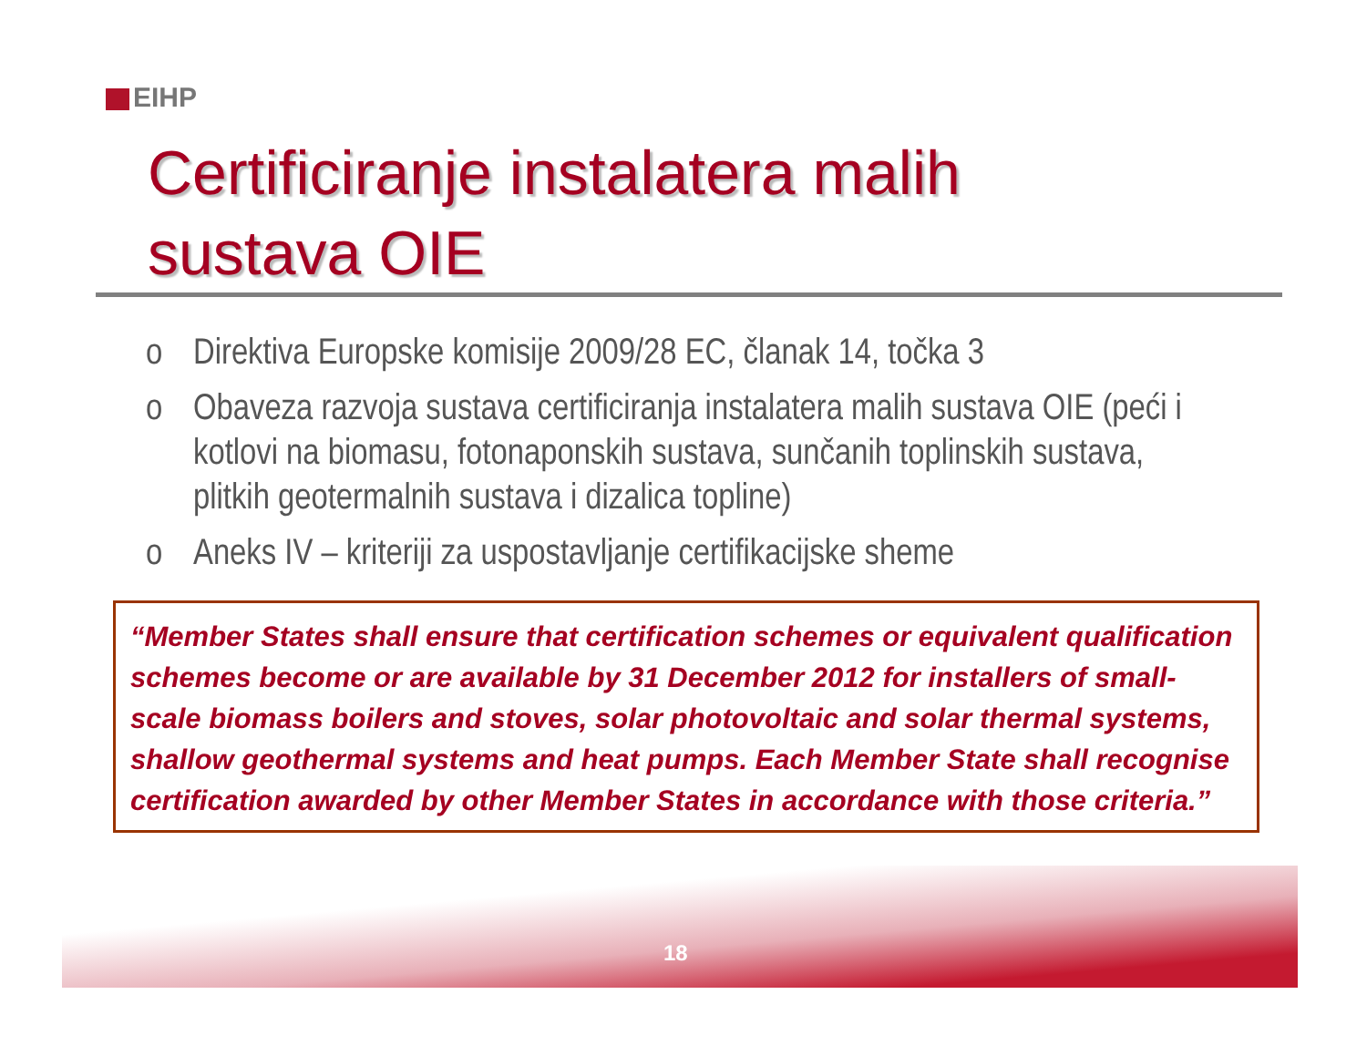EIHP
Certificiranje instalatera malih
sustava OIE
o Direktiva Europske komisije 2009/28 EC, članak 14, točka 3
o Obaveza razvoja sustava certificiranja instalatera malih sustava OIE (peći i kotlovi na biomasu, fotonaponskih sustava, sunčanih toplinskih sustava, plitkih geotermalnih sustava i dizalica topline)
o Aneks IV – kriteriji za uspostavljanje certifikacijske sheme
“Member States shall ensure that certification schemes or equivalent qualification schemes become or are available by 31 December 2012 for installers of small-scale biomass boilers and stoves, solar photovoltaic and solar thermal systems, shallow geothermal systems and heat pumps. Each Member State shall recognise certification awarded by other Member States in accordance with those criteria.”
18